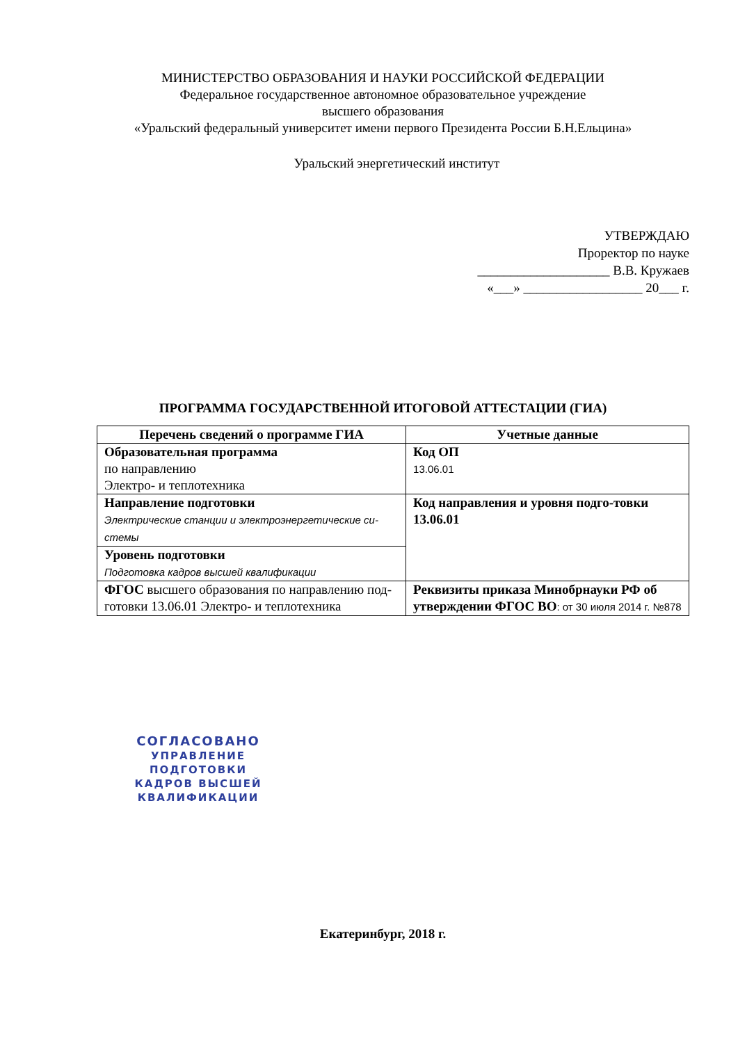МИНИСТЕРСТВО ОБРАЗОВАНИЯ И НАУКИ РОССИЙСКОЙ ФЕДЕРАЦИИ
Федеральное государственное автономное образовательное учреждение
высшего образования
«Уральский федеральный университет имени первого Президента России Б.Н.Ельцина»
Уральский энергетический институт
УТВЕРЖДАЮ
Проректор по науке
____________________ В.В. Кружаев
«___» __________________ 20___ г.
ПРОГРАММА ГОСУДАРСТВЕННОЙ ИТОГОВОЙ АТТЕСТАЦИИ (ГИА)
| Перечень сведений о программе ГИА | Учетные данные |
| --- | --- |
| Образовательная программа по направлению Электро- и теплотехника | Код ОП 13.06.01 |
| Направление подготовки Электрические станции и электроэнергетические си-стемы | Код направления и уровня подго-товки 13.06.01 |
| Уровень подготовки Подготовка кадров высшей квалификации | |
| ФГОС высшего образования по направлению под-готовки 13.06.01 Электро- и теплотехника | Реквизиты приказа Минобрнауки РФ об утверждении ФГОС ВО : от 30 июля 2014 г. №878 |
СОГЛАСОВАНО
УПРАВЛЕНИЕ ПОДГОТОВКИ
КАДРОВ ВЫСШЕЙ
КВАЛИФИКАЦИИ
Екатеринбург, 2018 г.